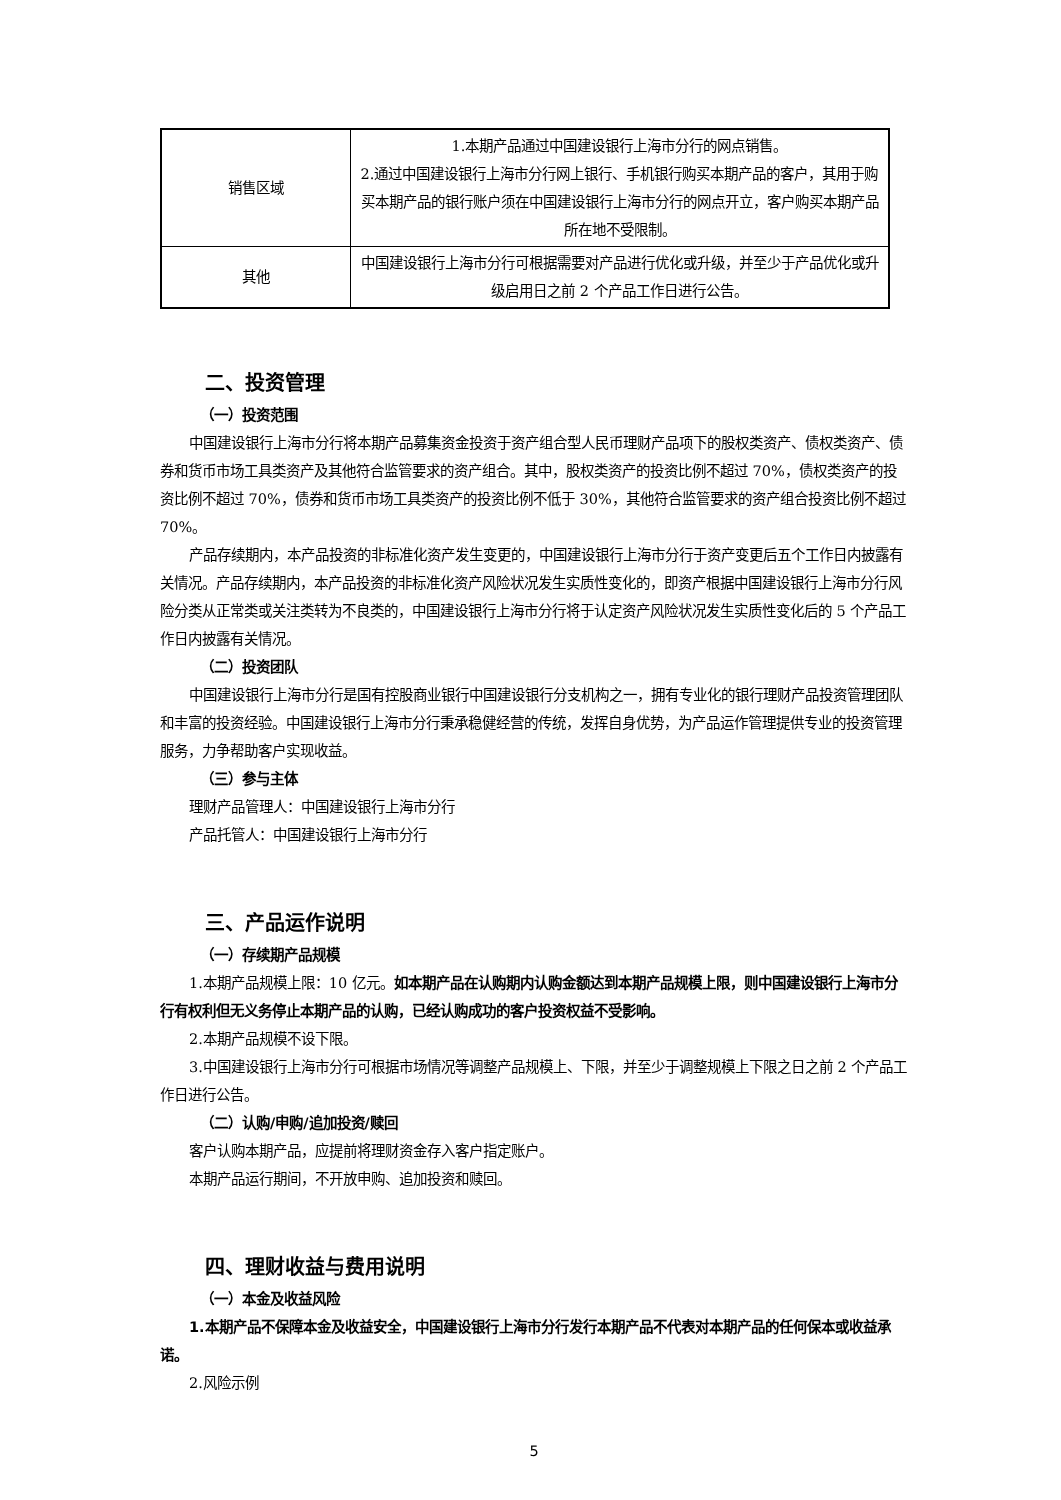| 销售区域 | 1.本期产品通过中国建设银行上海市分行的网点销售。 2.通过中国建设银行上海市分行网上银行、手机银行购买本期产品的客户，其用于购买本期产品的银行账户须在中国建设银行上海市分行的网点开立，客户购买本期产品所在地不受限制。 |
| 其他 | 中国建设银行上海市分行可根据需要对产品进行优化或升级，并至少于产品优化或升级启用日之前 2 个产品工作日进行公告。 |
二、投资管理
（一）投资范围
中国建设银行上海市分行将本期产品募集资金投资于资产组合型人民币理财产品项下的股权类资产、债权类资产、债券和货币市场工具类资产及其他符合监管要求的资产组合。其中，股权类资产的投资比例不超过 70%，债权类资产的投资比例不超过 70%，债券和货币市场工具类资产的投资比例不低于 30%，其他符合监管要求的资产组合投资比例不超过 70%。
产品存续期内，本产品投资的非标准化资产发生变更的，中国建设银行上海市分行于资产变更后五个工作日内披露有关情况。产品存续期内，本产品投资的非标准化资产风险状况发生实质性变化的，即资产根据中国建设银行上海市分行风险分类从正常类或关注类转为不良类的，中国建设银行上海市分行将于认定资产风险状况发生实质性变化后的 5 个产品工作日内披露有关情况。
（二）投资团队
中国建设银行上海市分行是国有控股商业银行中国建设银行分支机构之一，拥有专业化的银行理财产品投资管理团队和丰富的投资经验。中国建设银行上海市分行秉承稳健经营的传统，发挥自身优势，为产品运作管理提供专业的投资管理服务，力争帮助客户实现收益。
（三）参与主体
理财产品管理人：中国建设银行上海市分行
产品托管人：中国建设银行上海市分行
三、产品运作说明
（一）存续期产品规模
1.本期产品规模上限：10 亿元。如本期产品在认购期内认购金额达到本期产品规模上限，则中国建设银行上海市分行有权利但无义务停止本期产品的认购，已经认购成功的客户投资权益不受影响。
2.本期产品规模不设下限。
3.中国建设银行上海市分行可根据市场情况等调整产品规模上、下限，并至少于调整规模上下限之日之前 2 个产品工作日进行公告。
（二）认购/申购/追加投资/赎回
客户认购本期产品，应提前将理财资金存入客户指定账户。
本期产品运行期间，不开放申购、追加投资和赎回。
四、理财收益与费用说明
（一）本金及收益风险
1.本期产品不保障本金及收益安全，中国建设银行上海市分行发行本期产品不代表对本期产品的任何保本或收益承诺。
2.风险示例
5